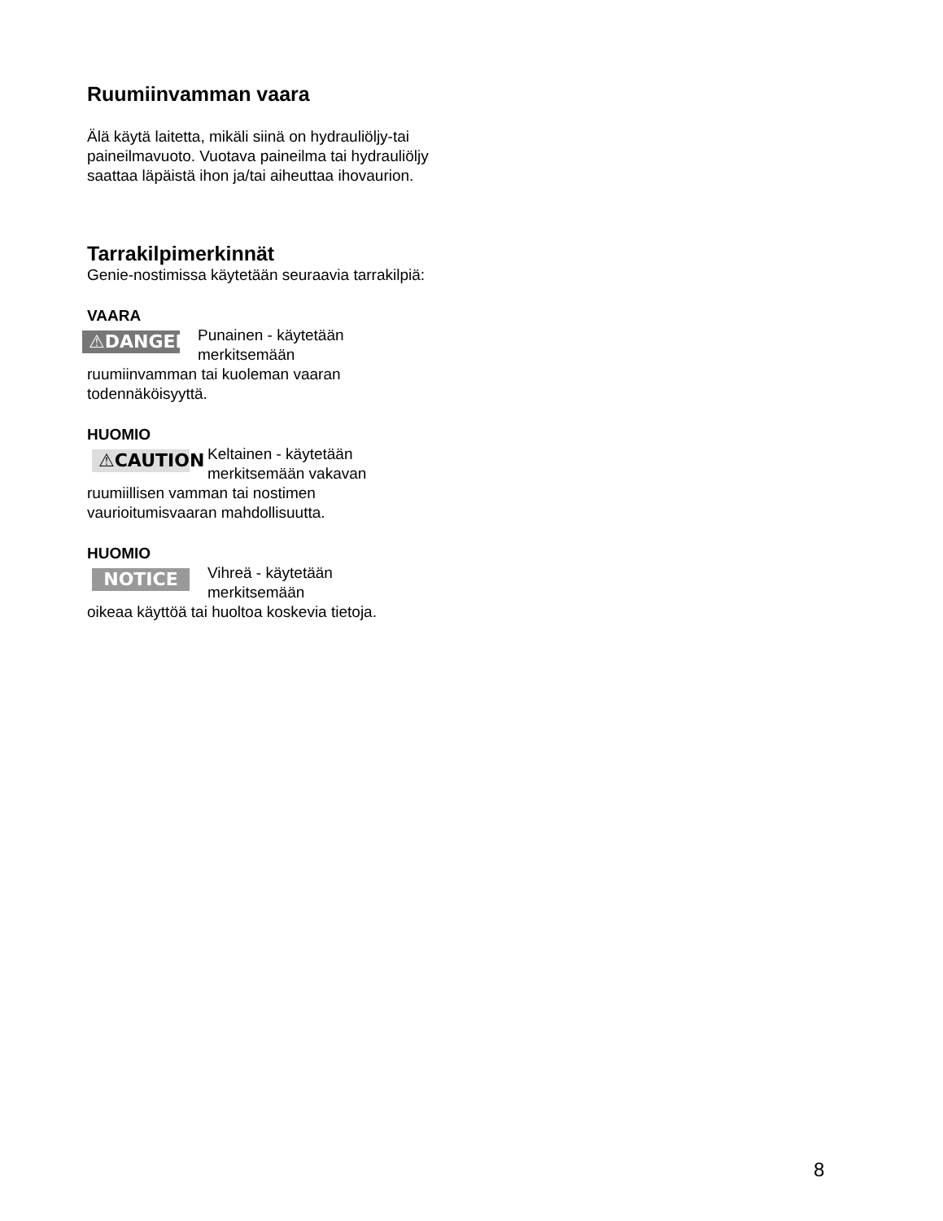Ruumiinvamman vaara
Älä käytä laitetta, mikäli siinä on hydrauliöljy-tai paineilmavuoto. Vuotava paineilma tai hydrauliöljy saattaa läpäistä ihon ja/tai aiheuttaa ihovaurion.
Tarrakilpimerkinnät
Genie-nostimissa käytetään seuraavia tarrakilpiä:
VAARA
⚠DANGER
Punainen - käytetään
merkitsemään
ruumiinvamman tai kuoleman vaaran todennäköisyyttä.
HUOMIO
⚠CAUTION
Keltainen - käytetään
merkitsemään vakavan
ruumiillisen vamman tai nostimen vaurioitumisvaaran mahdollisuutta.
HUOMIO
NOTICE
Vihreä - käytetään
merkitsemään
oikeaa käyttöä tai huoltoa koskevia tietoja.
8